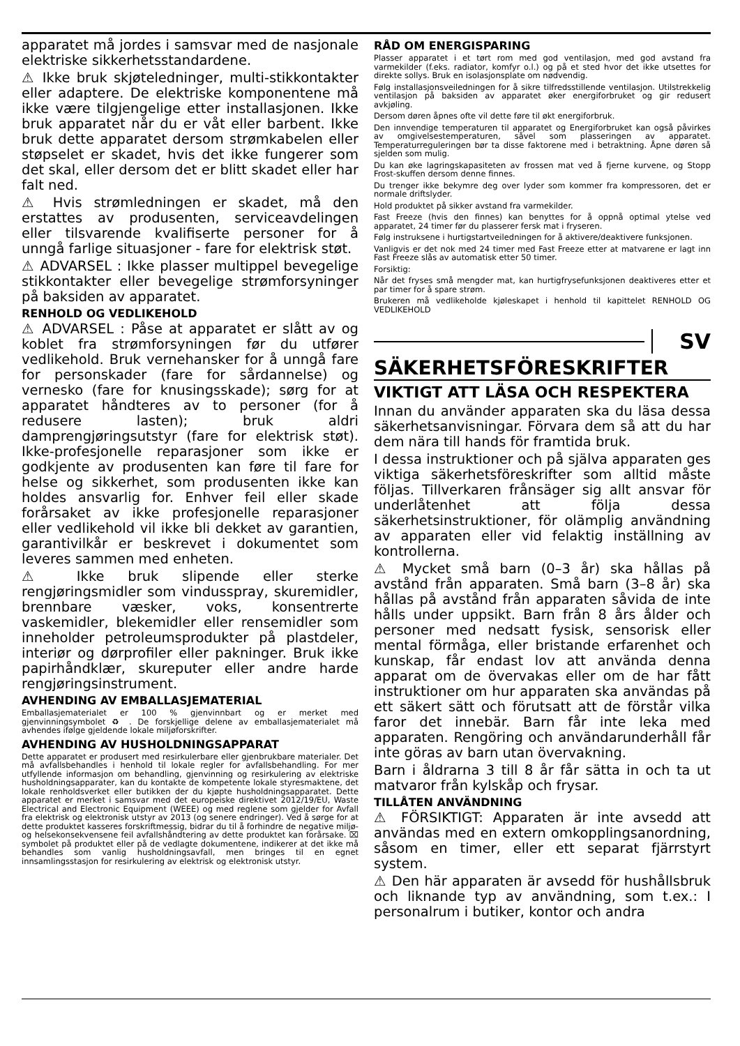apparatet må jordes i samsvar med de nasjonale elektriske sikkerhetsstandardene.
⚠ Ikke bruk skjøteledninger, multi-stikkontakter eller adaptere. De elektriske komponentene må ikke være tilgjengelige etter installasjonen. Ikke bruk apparatet når du er våt eller barbent. Ikke bruk dette apparatet dersom strømkabelen eller støpselet er skadet, hvis det ikke fungerer som det skal, eller dersom det er blitt skadet eller har falt ned.
⚠ Hvis strømledningen er skadet, må den erstattes av produsenten, serviceavdelingen eller tilsvarende kvalifiserte personer for å unngå farlige situasjoner - fare for elektrisk støt.
⚠ ADVARSEL : Ikke plasser multippel bevegelige stikkontakter eller bevegelige strømforsyninger på baksiden av apparatet.
RENHOLD OG VEDLIKEHOLD
⚠ ADVARSEL : Påse at apparatet er slått av og koblet fra strømforsyningen før du utfører vedlikehold. Bruk vernehansker for å unngå fare for personskader (fare for sårdannelse) og vernesko (fare for knusingsskade); sørg for at apparatet håndteres av to personer (for å redusere lasten); bruk aldri damprengjøringsutstyr (fare for elektrisk støt). Ikke-profesjonelle reparasjoner som ikke er godkjente av produsenten kan føre til fare for helse og sikkerhet, som produsenten ikke kan holdes ansvarlig for. Enhver feil eller skade forårsaket av ikke profesjonelle reparasjoner eller vedlikehold vil ikke bli dekket av garantien, garantivilkår er beskrevet i dokumentet som leveres sammen med enheten.
⚠ Ikke bruk slipende eller sterke rengjøringsmidler som vindusspray, skuremidler, brennbare væsker, voks, konsentrerte vaskemidler, blekemidler eller rensemidler som inneholder petroleumsprodukter på plastdeler, interiør og dørprofiler eller pakninger. Bruk ikke papirhåndklær, skureputer eller andre harde rengjøringsinstrument.
AVHENDING AV EMBALLASJEMATERIAL
Emballasjematerialet er 100 % gjenvinnbart og er merket med gjenvinningsymbolet ♻ . De forskjellige delene av emballasjematerialet må avhendes ifølge gjeldende lokale miljøforskrifter.
AVHENDING AV HUSHOLDNINGSAPPARAT
Dette apparatet er produsert med resirkulerbare eller gjenbrukbare materialer. Det må avfallsbehandles i henhold til lokale regler for avfallsbehandling. For mer utfyllende informasjon om behandling, gjenvinning og resirkulering av elektriske husholdningsapparater, kan du kontakte de kompetente lokale styresmaktene, det lokale renholdsverket eller butikken der du kjøpte husholdningsapparatet. Dette apparatet er merket i samsvar med det europeiske direktivet 2012/19/EU, Waste Electrical and Electronic Equipment (WEEE) og med reglene som gjelder for Avfall fra elektrisk og elektronisk utstyr av 2013 (og senere endringer). Ved å sørge for at dette produktet kasseres forskriftmessig, bidrar du til å forhindre de negative miljø- og helsekonsekvensene feil avfallshåndtering av dette produktet kan forårsake. ⌧ symbolet på produktet eller på de vedlagte dokumentene, indikerer at det ikke må behandles som vanlig husholdningsavfall, men bringes til en egnet innsamlingsstasjon for resirkulering av elektrisk og elektronisk utstyr.
RÅD OM ENERGISPARING
Plasser apparatet i et tørt rom med god ventilasjon, med god avstand fra varmekilder (f.eks. radiator, komfyr o.l.) og på et sted hvor det ikke utsettes for direkte sollys. Bruk en isolasjonsplate om nødvendig.
Følg installasjonsveiledningen for å sikre tilfredsstillende ventilasjon. Utilstrekkelig ventilasjon på baksiden av apparatet øker energiforbruket og gir redusert avkjøling.
Dersom døren åpnes ofte vil dette føre til økt energiforbruk.
Den innvendige temperaturen til apparatet og Energiforbruket kan også påvirkes av omgivelsestemperaturen, såvel som plasseringen av apparatet. Temperaturreguleringen bør ta disse faktorene med i betraktning. Åpne døren så sjelden som mulig.
Du kan øke lagringskapasiteten av frossen mat ved å fjerne kurvene, og Stopp Frost-skuffen dersom denne finnes.
Du trenger ikke bekymre deg over lyder som kommer fra kompressoren, det er normale driftslyder.
Hold produktet på sikker avstand fra varmekilder.
Fast Freeze (hvis den finnes) kan benyttes for å oppnå optimal ytelse ved apparatet, 24 timer før du plasserer fersk mat i fryseren.
Følg instruksene i hurtigstartveiledningen for å aktivere/deaktivere funksjonen.
Vanligvis er det nok med 24 timer med Fast Freeze etter at matvarene er lagt inn Fast Freeze slås av automatisk etter 50 timer.
Forsiktig:
Når det fryses små mengder mat, kan hurtigfrysefunksjonen deaktiveres etter et par timer for å spare strøm.
Brukeren må vedlikeholde kjøleskapet i henhold til kapittelet RENHOLD OG VEDLIKEHOLD
SV
SÄKERHETSFÖRESKRIFTER
VIKTIGT ATT LÄSA OCH RESPEKTERA
Innan du använder apparaten ska du läsa dessa säkerhetsanvisningar. Förvara dem så att du har dem nära till hands för framtida bruk.
I dessa instruktioner och på själva apparaten ges viktiga säkerhetsföreskrifter som alltid måste följas. Tillverkaren frånsäger sig allt ansvar för underlåtenhet att följa dessa säkerhetsinstruktioner, för olämplig användning av apparaten eller vid felaktig inställning av kontrollerna.
⚠ Mycket små barn (0–3 år) ska hållas på avstånd från apparaten. Små barn (3–8 år) ska hållas på avstånd från apparaten såvida de inte hålls under uppsikt. Barn från 8 års ålder och personer med nedsatt fysisk, sensorisk eller mental förmåga, eller bristande erfarenhet och kunskap, får endast lov att använda denna apparat om de övervakas eller om de har fått instruktioner om hur apparaten ska användas på ett säkert sätt och förutsatt att de förstår vilka faror det innebär. Barn får inte leka med apparaten. Rengöring och användarunderhåll får inte göras av barn utan övervakning.
Barn i åldrarna 3 till 8 år får sätta in och ta ut matvaror från kylskåp och frysar.
TILLÅTEN ANVÄNDNING
⚠ FÖRSIKTIGT: Apparaten är inte avsedd att användas med en extern omkopplingsanordning, såsom en timer, eller ett separat fjärrstyrt system.
⚠ Den här apparaten är avsedd för hushållsbruk och liknande typ av användning, som t.ex.: I personalrum i butiker, kontor och andra